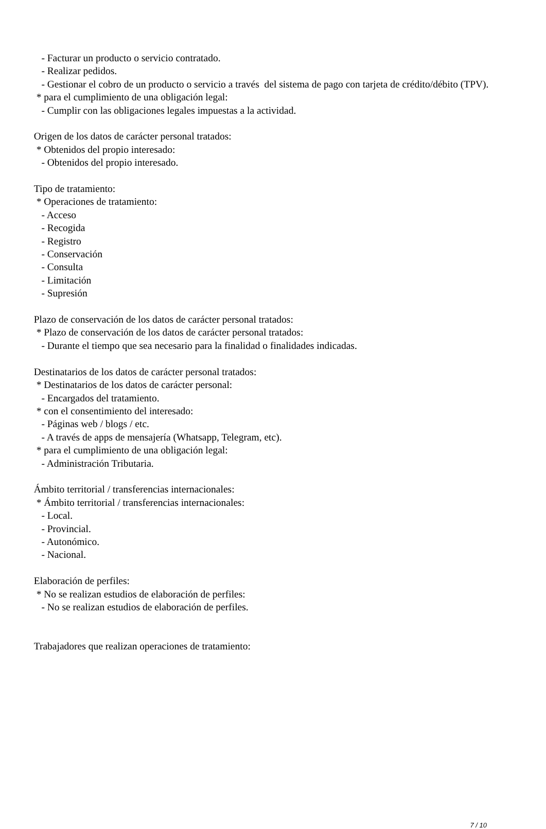- Facturar un producto o servicio contratado.
- Realizar pedidos.
- Gestionar el cobro de un producto o servicio a través del sistema de pago con tarjeta de crédito/débito (TPV).
* para el cumplimiento de una obligación legal:
- Cumplir con las obligaciones legales impuestas a la actividad.
Origen de los datos de carácter personal tratados:
* Obtenidos del propio interesado:
- Obtenidos del propio interesado.
Tipo de tratamiento:
* Operaciones de tratamiento:
- Acceso
- Recogida
- Registro
- Conservación
- Consulta
- Limitación
- Supresión
Plazo de conservación de los datos de carácter personal tratados:
* Plazo de conservación de los datos de carácter personal tratados:
- Durante el tiempo que sea necesario para la finalidad o finalidades indicadas.
Destinatarios de los datos de carácter personal tratados:
* Destinatarios de los datos de carácter personal:
- Encargados del tratamiento.
* con el consentimiento del interesado:
- Páginas web / blogs / etc.
- A través de apps de mensajería (Whatsapp, Telegram, etc).
* para el cumplimiento de una obligación legal:
- Administración Tributaria.
Ámbito territorial / transferencias internacionales:
* Ámbito territorial / transferencias internacionales:
- Local.
- Provincial.
- Autonómico.
- Nacional.
Elaboración de perfiles:
* No se realizan estudios de elaboración de perfiles:
- No se realizan estudios de elaboración de perfiles.
Trabajadores que realizan operaciones de tratamiento:
7 / 10